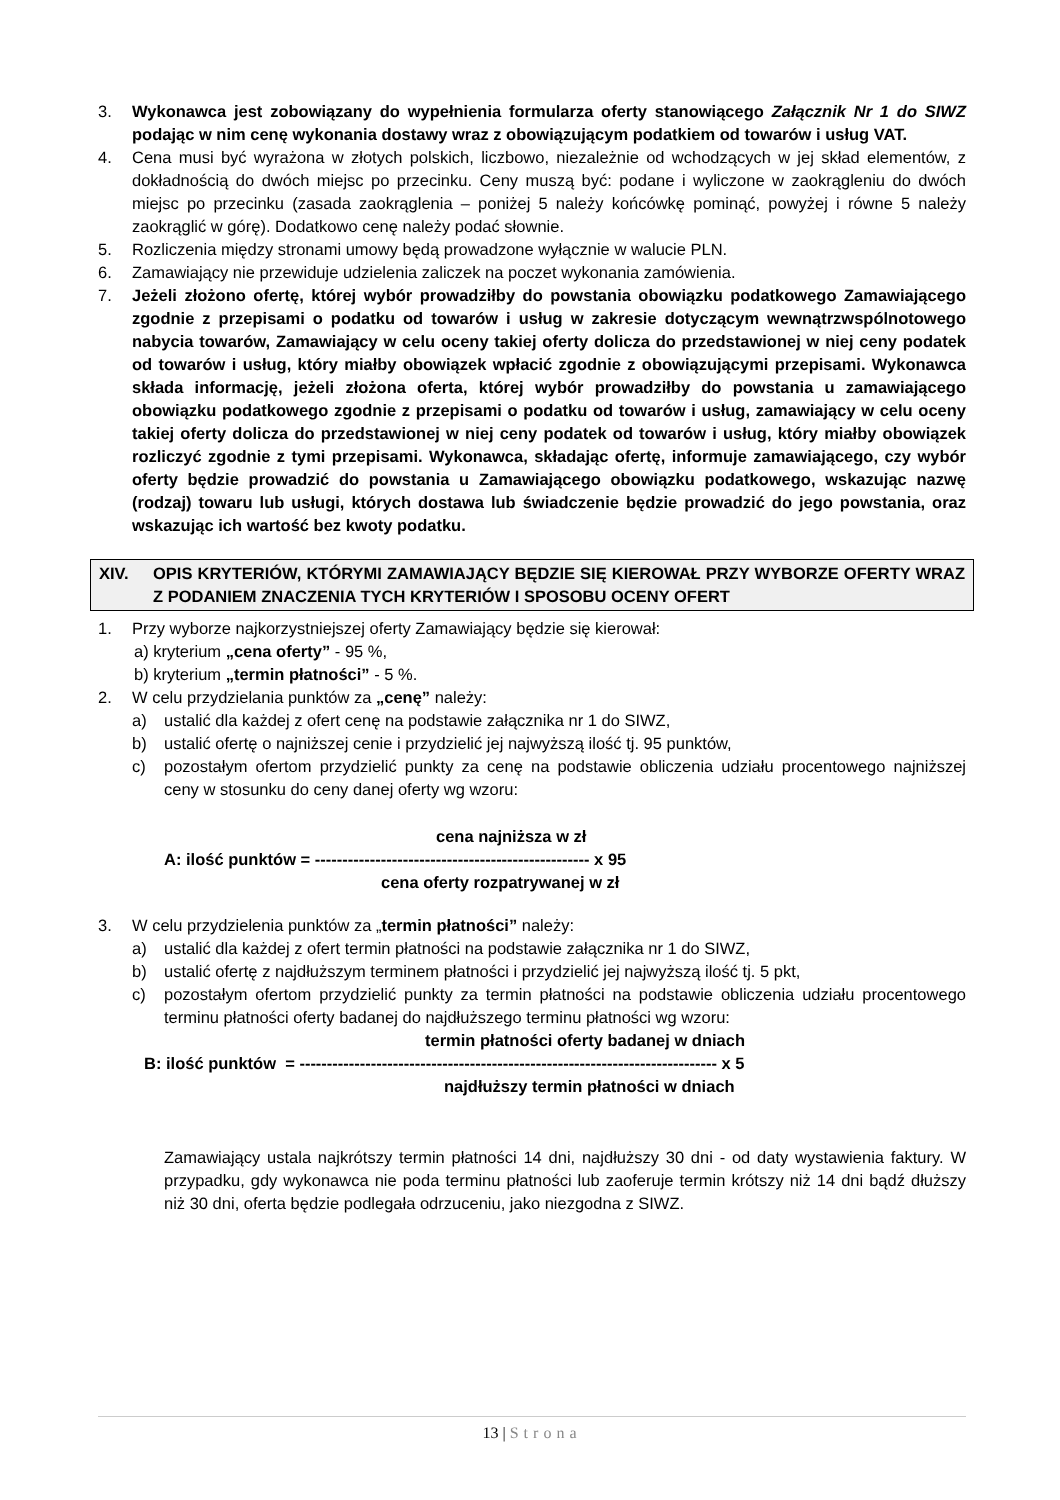3. Wykonawca jest zobowiązany do wypełnienia formularza oferty stanowiącego Załącznik Nr 1 do SIWZ podając w nim cenę wykonania dostawy wraz z obowiązującym podatkiem od towarów i usług VAT.
4. Cena musi być wyrażona w złotych polskich, liczbowo, niezależnie od wchodzących w jej skład elementów, z dokładnością do dwóch miejsc po przecinku. Ceny muszą być: podane i wyliczone w zaokrągleniu do dwóch miejsc po przecinku (zasada zaokrąglenia – poniżej 5 należy końcówkę pominąć, powyżej i równe 5 należy zaokrąglić w górę). Dodatkowo cenę należy podać słownie.
5. Rozliczenia między stronami umowy będą prowadzone wyłącznie w walucie PLN.
6. Zamawiający nie przewiduje udzielenia zaliczek na poczet wykonania zamówienia.
7. Jeżeli złożono ofertę, której wybór prowadziłby do powstania obowiązku podatkowego Zamawiającego zgodnie z przepisami o podatku od towarów i usług w zakresie dotyczącym wewnątrzwspólnotowego nabycia towarów, Zamawiający w celu oceny takiej oferty dolicza do przedstawionej w niej ceny podatek od towarów i usług, który miałby obowiązek wpłacić zgodnie z obowiązującymi przepisami. Wykonawca składa informację, jeżeli złożona oferta, której wybór prowadziłby do powstania u zamawiającego obowiązku podatkowego zgodnie z przepisami o podatku od towarów i usług, zamawiający w celu oceny takiej oferty dolicza do przedstawionej w niej ceny podatek od towarów i usług, który miałby obowiązek rozliczyć zgodnie z tymi przepisami. Wykonawca, składając ofertę, informuje zamawiającego, czy wybór oferty będzie prowadzić do powstania u Zamawiającego obowiązku podatkowego, wskazując nazwę (rodzaj) towaru lub usługi, których dostawa lub świadczenie będzie prowadzić do jego powstania, oraz wskazując ich wartość bez kwoty podatku.
XIV. OPIS KRYTERIÓW, KTÓRYMI ZAMAWIAJĄCY BĘDZIE SIĘ KIEROWAŁ PRZY WYBORZE OFERTY WRAZ Z PODANIEM ZNACZENIA TYCH KRYTERIÓW I SPOSOBU OCENY OFERT
1. Przy wyborze najkorzystniejszej oferty Zamawiający będzie się kierował:
a) kryterium „cena oferty” - 95 %,
b) kryterium „termin płatności” - 5 %.
2. W celu przydzielania punktów za „cenę” należy:
a) ustalić dla każdej z ofert cenę na podstawie załącznika nr 1 do SIWZ,
b) ustalić ofertę o najniższej cenie i przydzielić jej najwyższą ilość tj. 95 punktów,
c) pozostałym ofertom przydzielić punkty za cenę na podstawie obliczenia udziału procentowego najniższej ceny w stosunku do ceny danej oferty wg wzoru:
cena najniższa w zł
A: ilość punktów = -------------------------------------------------- x 95
cena oferty rozpatrywanej w zł
3. W celu przydzielenia punktów za „termin płatności” należy:
a) ustalić dla każdej z ofert termin płatności na podstawie załącznika nr 1 do SIWZ,
b) ustalić ofertę z najdłuższym terminem płatności i przydzielić jej najwyższą ilość tj. 5 pkt,
c) pozostałym ofertom przydzielić punkty za termin płatności na podstawie obliczenia udziału procentowego terminu płatności oferty badanej do najdłuższego terminu płatności wg wzoru:
termin płatności oferty badanej w dniach
B: ilość punktów = ---------------------------------------------------------------------------- x 5
najdłuższy termin płatności w dniach
Zamawiający ustala najkrótszy termin płatności 14 dni, najdłuższy 30 dni - od daty wystawienia faktury. W przypadku, gdy wykonawca nie poda terminu płatności lub zaoferuje termin krótszy niż 14 dni bądź dłuższy niż 30 dni, oferta będzie podlegała odrzuceniu, jako niezgodna z SIWZ.
13 | Strona